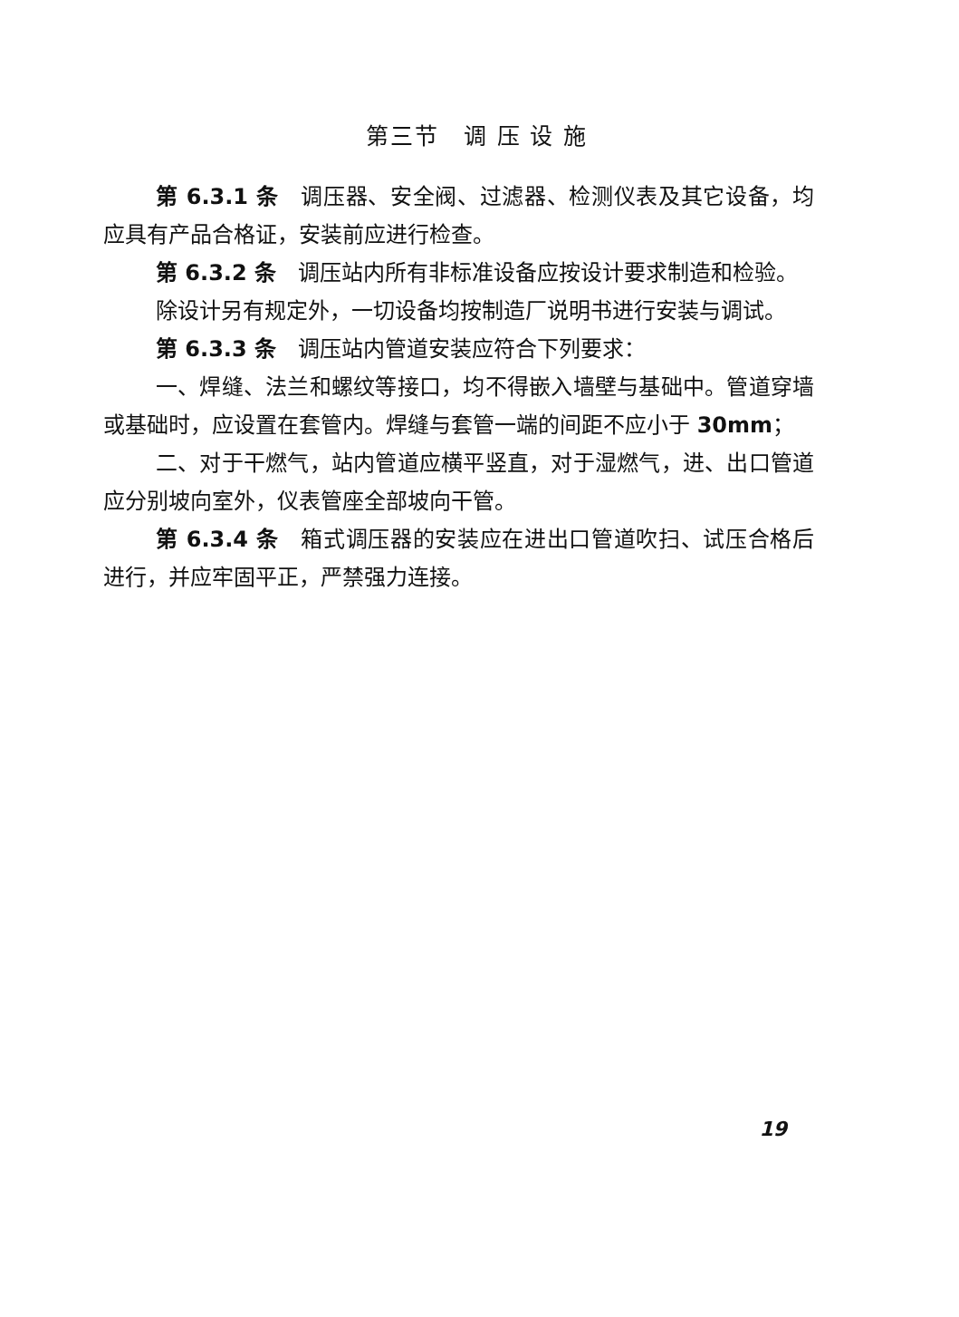第三节　调 压 设 施
第 6.3.1 条　调压器、安全阀、过滤器、检测仪表及其它设备，均应具有产品合格证，安装前应进行检查。
第 6.3.2 条　调压站内所有非标准设备应按设计要求制造和检验。
除设计另有规定外，一切设备均按制造厂说明书进行安装与调试。
第 6.3.3 条　调压站内管道安装应符合下列要求：
一、焊缝、法兰和螺纹等接口，均不得嵌入墙壁与基础中。管道穿墙或基础时，应设置在套管内。焊缝与套管一端的间距不应小于 30mm；
二、对于干燃气，站内管道应横平竖直，对于湿燃气，进、出口管道应分别坡向室外，仪表管座全部坡向干管。
第 6.3.4 条　箱式调压器的安装应在进出口管道吹扫、试压合格后进行，并应牢固平正，严禁强力连接。
19